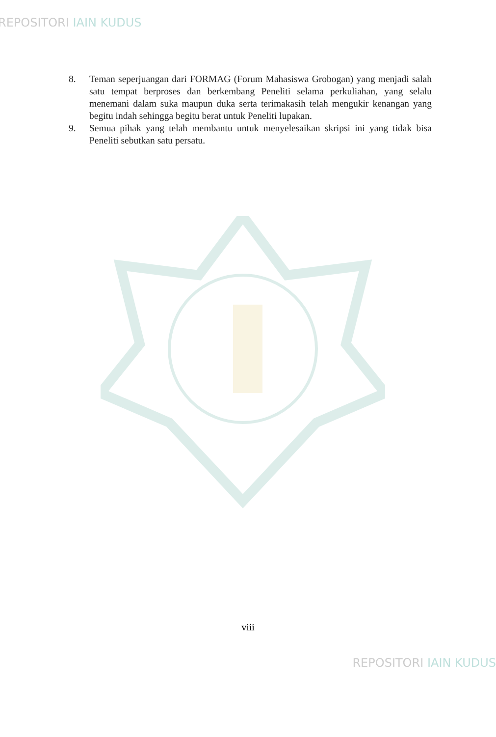REPOSITORI IAIN KUDUS
8. Teman seperjuangan dari FORMAG (Forum Mahasiswa Grobogan) yang menjadi salah satu tempat berproses dan berkembang Peneliti selama perkuliahan, yang selalu menemani dalam suka maupun duka serta terimakasih telah mengukir kenangan yang begitu indah sehingga begitu berat untuk Peneliti lupakan.
9. Semua pihak yang telah membantu untuk menyelesaikan skripsi ini yang tidak bisa Peneliti sebutkan satu persatu.
viii
REPOSITORI IAIN KUDUS